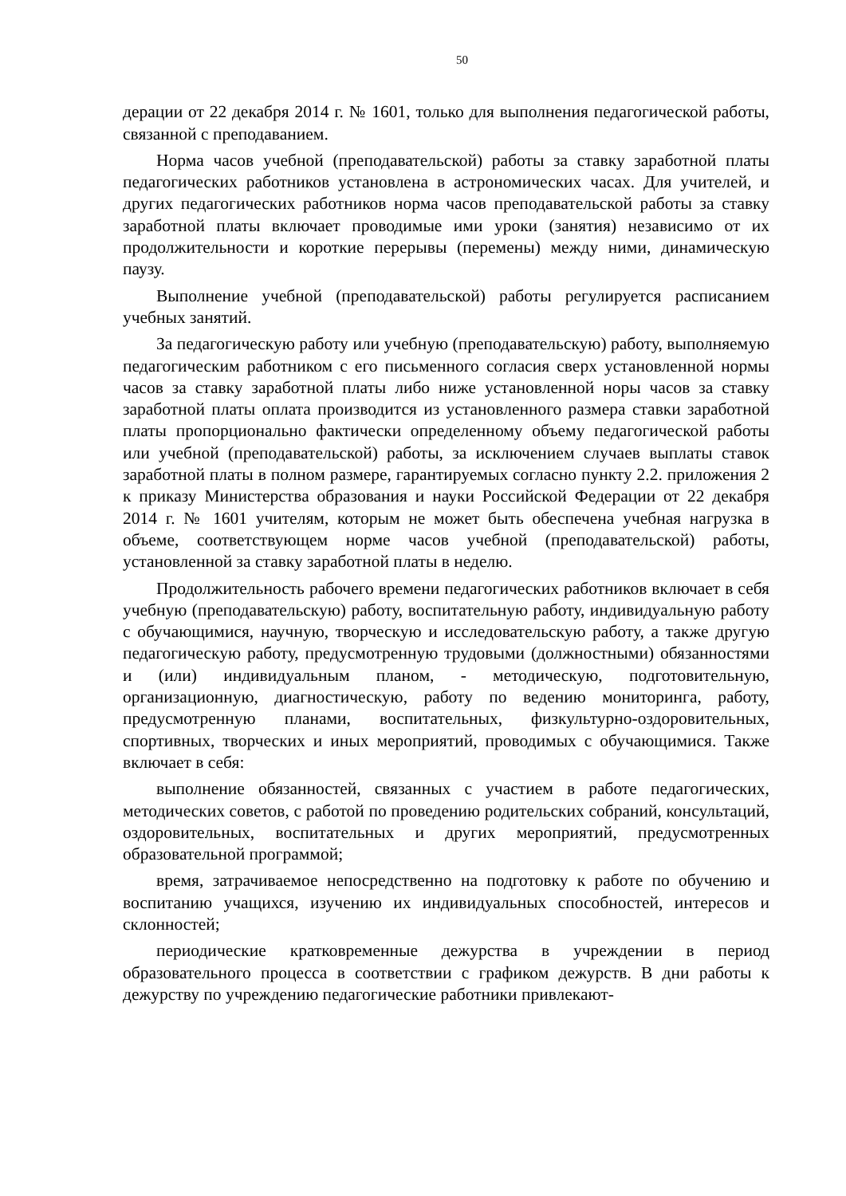50
дерации от 22 декабря 2014 г. № 1601, только для выполнения педагогической работы, связанной с преподаванием.
Норма часов учебной (преподавательской) работы за ставку заработной платы педагогических работников установлена в астрономических часах. Для учителей, и других педагогических работников норма часов преподавательской работы за ставку заработной платы включает проводимые ими уроки (занятия) независимо от их продолжительности и короткие перерывы (перемены) между ними, динамическую паузу.
Выполнение учебной (преподавательской) работы регулируется расписанием учебных занятий.
За педагогическую работу или учебную (преподавательскую) работу, выполняемую педагогическим работником с его письменного согласия сверх установленной нормы часов за ставку заработной платы либо ниже установленной норы часов за ставку заработной платы оплата производится из установленного размера ставки заработной платы пропорционально фактически определенному объему педагогической работы или учебной (преподавательской) работы, за исключением случаев выплаты ставок заработной платы в полном размере, гарантируемых согласно пункту 2.2. приложения 2 к приказу Министерства образования и науки Российской Федерации от 22 декабря 2014 г. № 1601 учителям, которым не может быть обеспечена учебная нагрузка в объеме, соответствующем норме часов учебной (преподавательской) работы, установленной за ставку заработной платы в неделю.
Продолжительность рабочего времени педагогических работников включает в себя учебную (преподавательскую) работу, воспитательную работу, индивидуальную работу с обучающимися, научную, творческую и исследовательскую работу, а также другую педагогическую работу, предусмотренную трудовыми (должностными) обязанностями и (или) индивидуальным планом, - методическую, подготовительную, организационную, диагностическую, работу по ведению мониторинга, работу, предусмотренную планами, воспитательных, физкультурно-оздоровительных, спортивных, творческих и иных мероприятий, проводимых с обучающимися. Также включает в себя:
выполнение обязанностей, связанных с участием в работе педагогических, методических советов, с работой по проведению родительских собраний, консультаций, оздоровительных, воспитательных и других мероприятий, предусмотренных образовательной программой;
время, затрачиваемое непосредственно на подготовку к работе по обучению и воспитанию учащихся, изучению их индивидуальных способностей, интересов и склонностей;
периодические кратковременные дежурства в учреждении в период образовательного процесса в соответствии с графиком дежурств. В дни работы к дежурству по учреждению педагогические работники привлекают-